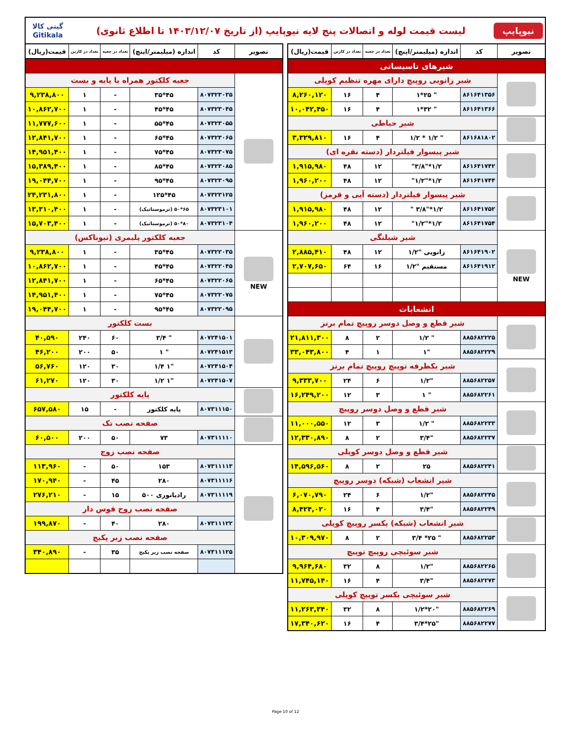نیوپایپ
لیست قیمت لوله و اتصالات پنج لایه نیوپایپ (از تاریخ ۱۴۰۳/۱۲/۰۷ تا اطلاع ثانوی)
گیتی کالا
Gitikala
| تصویر | کد | اندازه (میلیمتر/اینچ) | تعداد در جعبه | تعداد در کارتن | قیمت(ریال) |
| --- | --- | --- | --- | --- | --- |
| شیرهای تاسیساتی | | | | | |
| | شیر زانویی روپیچ دارای مهره تنظیم کوپلی | | | | |
| | ۸۶۱۶۴۱۳۵۶ | " ۲۵*۱ | ۴ | ۱۶ | ۸,۲۶۰,۱۲۰ |
| | ۸۶۱۶۴۱۳۶۶ | " ۳۲*۱ | ۴ | ۱۶ | ۱۰,۰۴۲,۴۵۰ |
| | شیر حیاطی | | | | |
| | ۸۶۱۶۸۱۸۰۲ | " ۱/۲ * ۱/۲ | ۴ | ۱۶ | ۳,۳۲۹,۸۱۰ |
| | شیر پیسوار فیلتردار (دسته نقره ای) | | | | |
| | ۸۶۱۶۴۱۷۴۲ | ۱/۲*"۳/۸" | ۱۲ | ۴۸ | ۱,۹۱۵,۹۸۰ |
| | ۸۶۱۶۴۱۷۴۴ | ۱/۲*"۱/۲" | ۱۲ | ۴۸ | ۱,۹۶۰,۲۰۰ |
| | شیر پیسوار فیلتردار (دسته آبی و قرمز) | | | | |
| | ۸۶۱۶۴۱۷۵۲ | ۱/۲*"۳/۸ " | ۱۲ | ۴۸ | ۱,۹۱۵,۹۸۰ |
| | ۸۶۱۶۴۱۷۵۴ | ۱/۲*"۱/۲" | ۱۲ | ۴۸ | ۱,۹۶۰,۲۰۰ |
| NEW | شیر شیلنگی | | | | |
| | ۸۶۱۶۴۱۹۰۲ | زانویی "۱/۲ | ۱۲ | ۴۸ | ۲,۸۸۵,۴۱۰ |
| | ۸۶۱۶۴۱۹۱۲ | مستقیم "۱/۲ | ۱۶ | ۶۴ | ۲,۷۰۷,۶۵۰ |
| انشعابات | | | | | |
| | شیر قطع و وصل دوسر روپیچ تمام برنز | | | | |
| | ۸۸۵۶۸۲۲۲۵ | " ۱/۲ | ۲ | ۸ | ۲۱,۸۱۱,۳۰۰ |
| | ۸۸۵۶۸۲۲۲۹ | "۱ | ۱ | ۴ | ۳۳,۰۴۳,۸۰۰ |
| | شیر یکطرفه توپیچ روپیچ تمام برنز | | | | |
| | ۸۸۵۶۸۲۲۵۷ | "۱/۲ | ۶ | ۲۴ | ۹,۳۳۳,۷۰۰ |
| | ۸۸۵۶۸۲۲۶۱ | " ۱ | ۳ | ۱۲ | ۱۶,۲۴۹,۲۰۰ |
| | شیر قطع و وصل دوسر روپیچ | | | | |
| | ۸۸۵۶۸۲۲۳۳ | " ۱/۲ | ۳ | ۱۲ | ۱۱,۰۰۰,۵۵۰ |
| | ۸۸۵۶۸۲۲۳۷ | "۳/۴ | ۲ | ۸ | ۱۲,۳۳۰,۸۹۰ |
| | شیر قطع و وصل دوسر کوپلی | | | | |
| | ۸۸۵۶۸۲۲۴۱ | ۲۵ | ۲ | ۸ | ۱۴,۵۹۶,۵۶۰ |
| | شیر انشعاب (شبکه) دوسر روپیچ | | | | |
| | ۸۸۵۶۸۲۲۴۵ | "۱/۲ | ۶ | ۲۴ | ۶,۰۷۰,۷۹۰ |
| | ۸۸۵۶۸۲۲۴۹ | "۳/۴ | ۴ | ۱۶ | ۸,۴۲۴,۰۲۰ |
| | شیر انشعاب (شبکه) یکسر روپیچ کوپلی | | | | |
| | ۸۸۵۶۸۲۲۵۳ | " ۲۵* ۳/۴ | ۲ | ۸ | ۱۰,۳۰۹,۹۷۰ |
| | شیر سوئیچی روپیچ توپیچ | | | | |
| | ۸۸۵۶۸۲۲۶۵ | "۱/۲ | ۸ | ۳۲ | ۹,۹۶۴,۶۸۰ |
| | ۸۸۵۶۸۲۲۷۳ | "۳/۴ | ۴ | ۱۶ | ۱۱,۷۴۵,۱۴۰ |
| | شیر سوئیچی یکسر توپیچ کوپلی | | | | |
| | ۸۸۵۶۸۲۲۶۹ | "۲۰*۱/۲ | ۸ | ۳۲ | ۱۱,۲۶۳,۳۴۰ |
| | ۸۸۵۶۸۲۲۷۷ | "۲۵*۳/۴ | ۴ | ۱۶ | ۱۷,۳۴۰,۶۲۰ |
| تصویر | کد | اندازه (میلیمتر/اینچ) | تعداد در جعبه | تعداد در کارتن | قیمت(ریال) |
| --- | --- | --- | --- | --- | --- |
| | جعبه کلکتور همراه با پایه و بست | | | | |
| | ۸۰۷۳۲۳۰۳۵ | ۴۵*۳۵ | - | ۱ | ۹,۲۳۸,۸۰۰ |
| | ۸۰۷۳۲۳۰۴۵ | ۴۵*۴۵ | - | ۱ | ۱۰,۸۶۲,۷۰۰ |
| | ۸۰۷۳۲۳۰۵۵ | ۴۵*۵۵ | - | ۱ | ۱۱,۷۷۷,۶۰۰ |
| | ۸۰۷۳۲۳۰۶۵ | ۴۵*۶۵ | - | ۱ | ۱۲,۸۴۱,۷۰۰ |
| | ۸۰۷۳۲۳۰۷۵ | ۴۵*۷۵ | - | ۱ | ۱۴,۹۵۱,۴۰۰ |
| | ۸۰۷۳۲۳۰۸۵ | ۴۵*۸۵ | - | ۱ | ۱۵,۳۸۹,۴۰۰ |
| | ۸۰۷۳۲۳۰۹۵ | ۴۵*۹۵ | - | ۱ | ۱۹,۰۴۴,۷۰۰ |
| | ۸۰۷۳۲۳۱۲۵ | ۴۵*۱۲۵ | - | ۱ | ۲۴,۲۳۱,۸۰۰ |
| | ۸۰۷۳۲۳۱۰۱ | ۶۵*۵۰ (ترموستاتیک) | - | ۱ | ۱۳,۳۱۰,۴۰۰ |
| | ۸۰۷۳۲۳۱۰۴ | ۸۰*۵۰ (ترموستاتیک) | - | ۱ | ۱۵,۷۰۳,۴۰۰ |
| NEW | جعبه کلکتور پلیمری (نیوباکس) | | | | |
| | ۸۰۷۳۲۲۰۳۵ | ۴۵*۳۵ | - | ۱ | ۹,۲۳۸,۸۰۰ |
| | ۸۰۷۳۲۲۰۴۵ | ۴۵*۴۵ | - | ۱ | ۱۰,۸۶۲,۷۰۰ |
| | ۸۰۷۳۲۲۰۶۵ | ۴۵*۶۵ | - | ۱ | ۱۲,۸۴۱,۷۰۰ |
| | ۸۰۷۳۲۲۰۷۵ | ۴۵*۷۵ | - | ۱ | ۱۴,۹۵۱,۴۰۰ |
| | ۸۰۷۳۲۲۰۹۵ | ۴۵*۹۵ | - | ۱ | ۱۹,۰۴۴,۷۰۰ |
| | بست کلکتور | | | | |
| | ۸۰۷۲۴۱۵۰۱ | " ۳/۴ | ۶۰ | ۲۴۰ | ۴۰,۵۹۰ |
| | ۸۰۷۲۴۱۵۱۳ | " ۱ | ۵۰ | ۲۰۰ | ۴۶,۲۰۰ |
| | ۸۰۷۲۴۱۵۰۴ | "۱ ۱/۴ | ۳۰ | ۱۲۰ | ۵۶,۷۶۰ |
| | ۸۰۷۲۴۱۵۰۷ | "۱ ۱/۲ | ۳۰ | ۱۲۰ | ۶۱,۲۷۰ |
| | پایه کلکتور | | | | |
| | ۸۰۷۳۱۱۱۵۰ | پایه کلکتور | - | ۱۵ | ۶۵۷,۵۸۰ |
| | صفحه نصب تک | | | | |
| | ۸۰۷۳۱۱۱۱۰ | ۷۳ | ۵۰ | ۲۰۰ | ۶۰,۵۰۰ |
| | صفحه نصب زوج | | | | |
| | ۸۰۷۳۱۱۱۱۳ | ۱۵۳ | ۵۰ | - | ۱۱۳,۹۶۰ |
| | ۸۰۷۳۱۱۱۱۶ | ۲۸۰ | ۴۵ | - | ۱۷۰,۹۴۰ |
| | ۸۰۷۳۱۱۱۱۹ | رادیاتوری ۵۰۰ | ۱۵ | - | ۲۷۶,۲۱۰ |
| | صفحه نصب زوج قوس دار | | | | |
| | ۸۰۷۳۱۱۱۲۲ | ۲۸۰ | ۴۰ | - | ۱۹۹,۸۷۰ |
| | صفحه نصب زیر پکیج | | | | |
| | ۸۰۷۳۱۱۱۲۵ | صفحه نصب زیر پکیج | ۳۵ | - | ۳۴۰,۸۹۰ |
Page 10 of 12